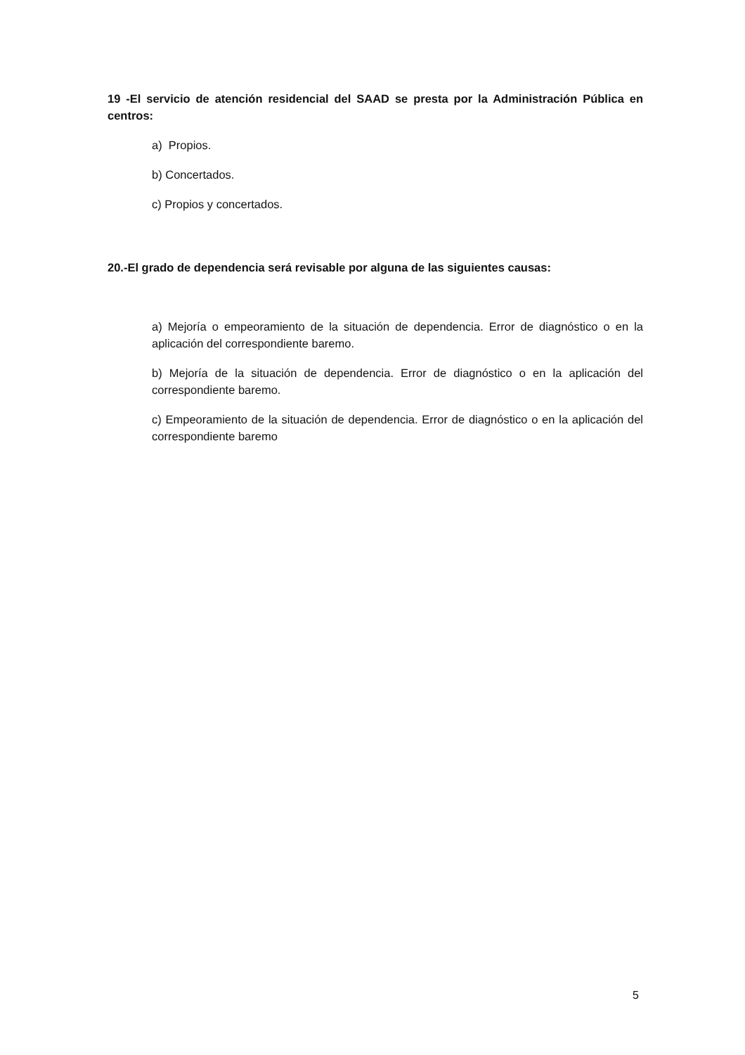19 -El servicio de atención residencial del SAAD se presta por la Administración Pública en centros:
a) Propios.
b) Concertados.
c) Propios y concertados.
20.-El grado de dependencia será revisable por alguna de las siguientes causas:
a) Mejoría o empeoramiento de la situación de dependencia. Error de diagnóstico o en la aplicación del correspondiente baremo.
b) Mejoría de la situación de dependencia. Error de diagnóstico o en la aplicación del correspondiente baremo.
c) Empeoramiento de la situación de dependencia. Error de diagnóstico o en la aplicación del correspondiente baremo
5